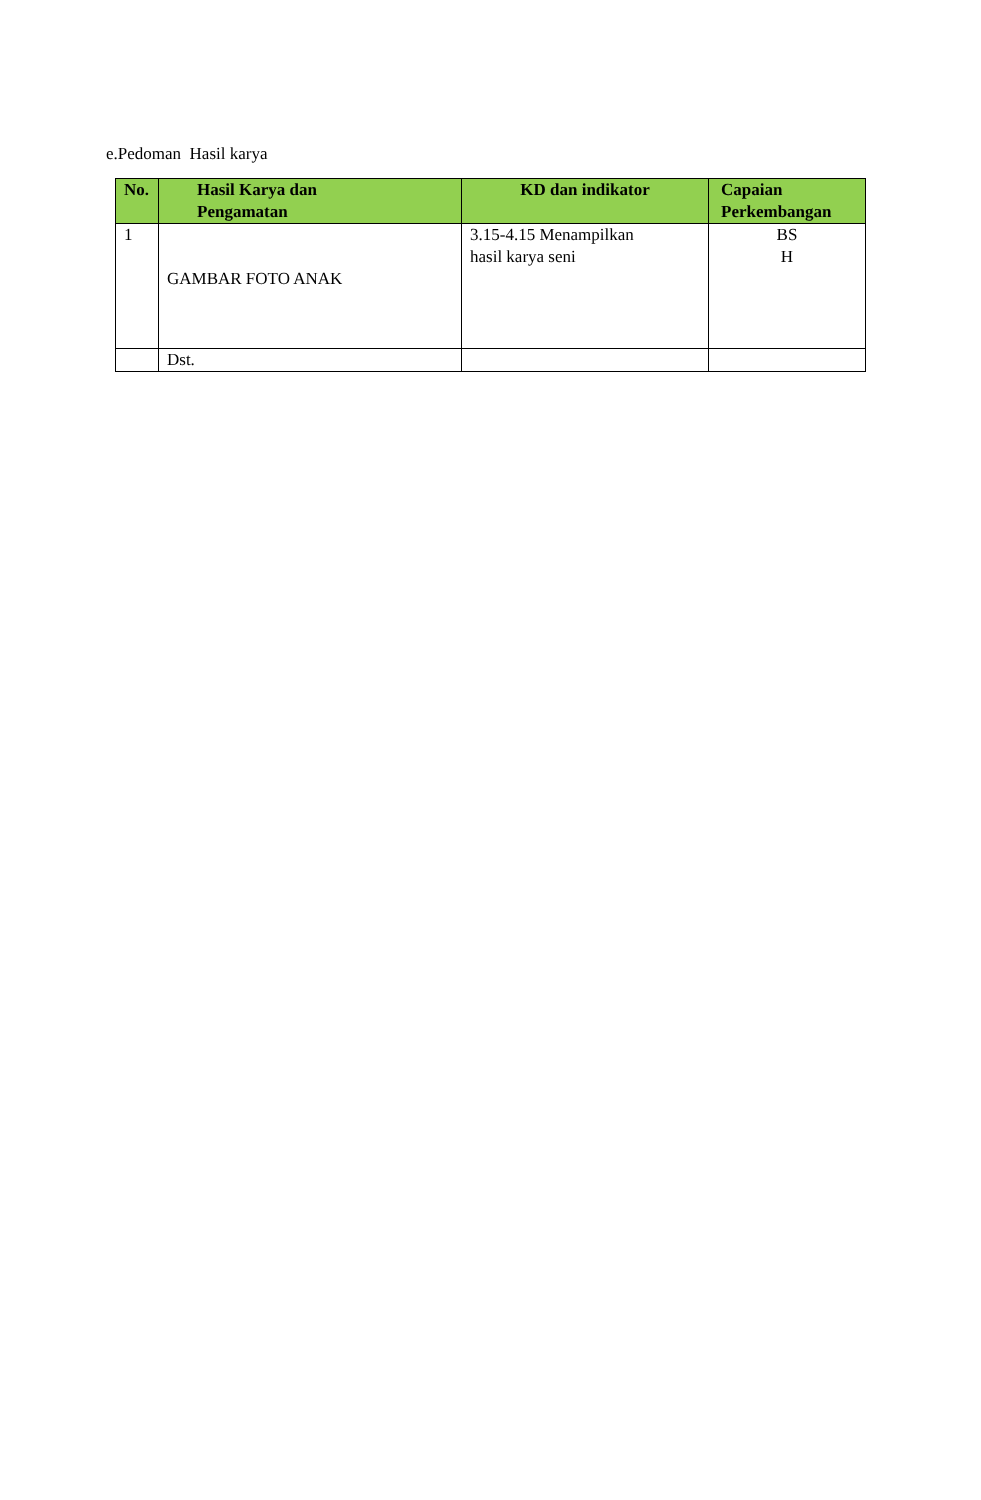e.Pedoman Hasil karya
| No. | Hasil Karya dan Pengamatan | KD dan indikator | Capaian Perkembangan |
| --- | --- | --- | --- |
| 1 | GAMBAR FOTO ANAK | 3.15-4.15 Menampilkan hasil karya seni | BS H |
| | Dst. | | |